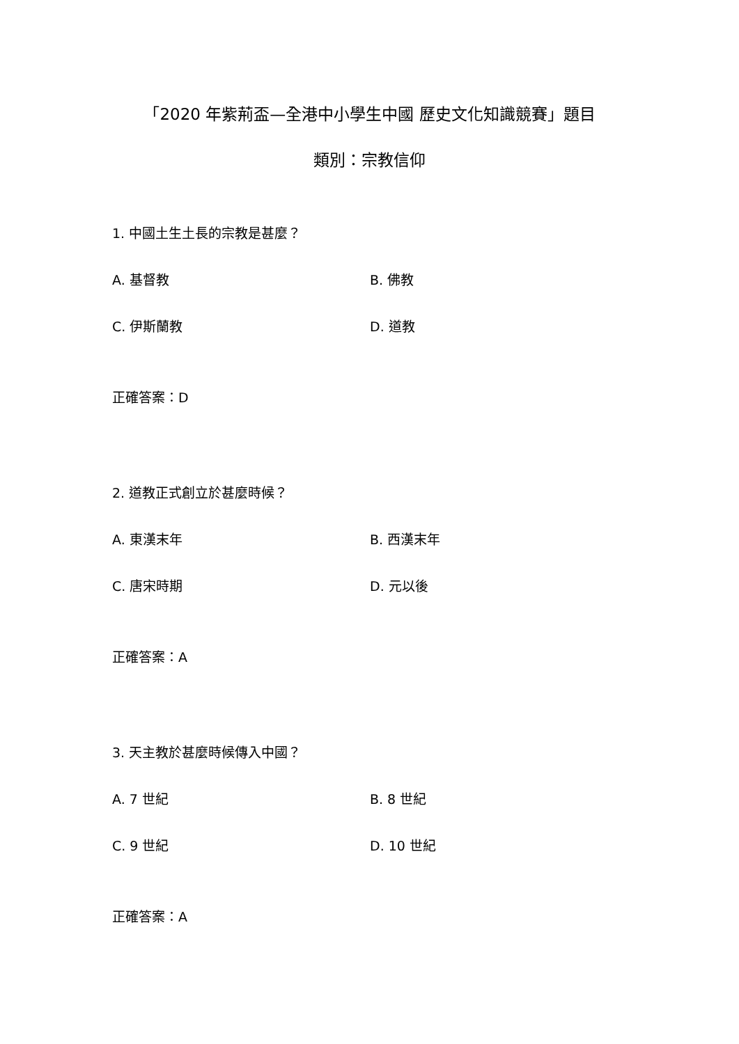「2020 年紫荊盃—全港中小學生中國 歷史文化知識競賽」題目
類別：宗教信仰
1. 中國土生土長的宗教是甚麼？
A. 基督教 B. 佛教
C. 伊斯蘭教 D. 道教
正確答案：D
2. 道教正式創立於甚麼時候？
A. 東漢末年 B. 西漢末年
C. 唐宋時期 D. 元以後
正確答案：A
3. 天主教於甚麼時候傳入中國？
A. 7 世紀 B. 8 世紀
C. 9 世紀 D. 10 世紀
正確答案：A